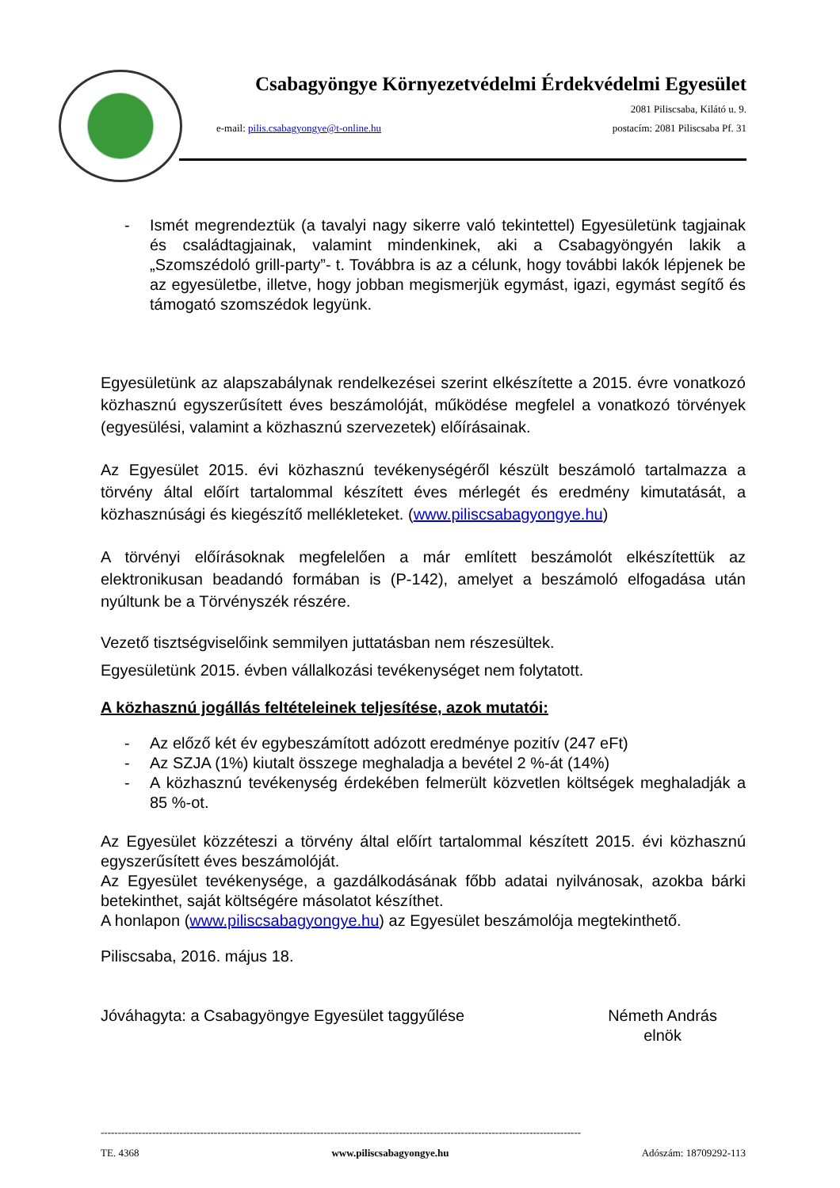Csabagyöngye Környezetvédelmi Érdekvédelmi Egyesület
2081 Piliscsaba, Kilátó u. 9.
e-mail: pilis.csabagyongye@t-online.hu postacím: 2081 Piliscsaba Pf. 31
- Ismét megrendeztük (a tavalyi nagy sikerre való tekintettel) Egyesületünk tagjainak és családtagjainak, valamint mindenkinek, aki a Csabagyöngyén lakik a „Szomszédoló grill-party”- t. Továbbra is az a célunk, hogy további lakók lépjenek be az egyesületbe, illetve, hogy jobban megismerjük egymást, igazi, egymást segítő és támogató szomszédok legyünk.
Egyesületünk az alapszabálynak rendelkezései szerint elkészítette a 2015. évre vonatkozó közhasznú egyszerűsített éves beszámolóját, működése megfelel a vonatkozó törvények (egyesülési, valamint a közhasznú szervezetek) előírásainak.
Az Egyesület 2015. évi közhasznú tevékenységéről készült beszámoló tartalmazza a törvény által előírt tartalommal készített éves mérlegét és eredmény kimutatását, a közhasznúsági és kiegészítő mellékleteket. (www.piliscsabagyongye.hu)
A törvényi előírásoknak megfelelően a már említett beszámolót elkészítettük az elektronikusan beadandó formában is (P-142), amelyet a beszámoló elfogadása után nyúltunk be a Törvényszék részére.
Vezető tisztségviselőink semmilyen juttatásban nem részesültek.
Egyesületünk 2015. évben vállalkozási tevékenységet nem folytatott.
A közhasznú jogállás feltételeinek teljesítése, azok mutatói:
- Az előző két év egybeszámított adózott eredménye pozitív (247 eFt)
- Az SZJA (1%) kiutalt összege meghaladja a bevétel 2 %-át (14%)
- A közhasznú tevékenység érdekében felmerült közvetlen költségek meghaladják a 85 %-ot.
Az Egyesület közzéteszi a törvény által előírt tartalommal készített 2015. évi közhasznú egyszerűsített éves beszámolóját.
Az Egyesület tevékenysége, a gazdálkodásának főbb adatai nyilvánosak, azokba bárki betekinthet, saját költségére másolatot készíthet.
A honlapon (www.piliscsabagyongye.hu) az Egyesület beszámolója megtekinthető.
Piliscsaba, 2016. május 18.
Jóváhagyta: a Csabagyöngye Egyesület taggyűlése Németh András
elnök
--------------------------------------------------------------------------------------------------------------------------------------------
TE. 4368 www.piliscsabagyongye.hu Adószám: 18709292-113